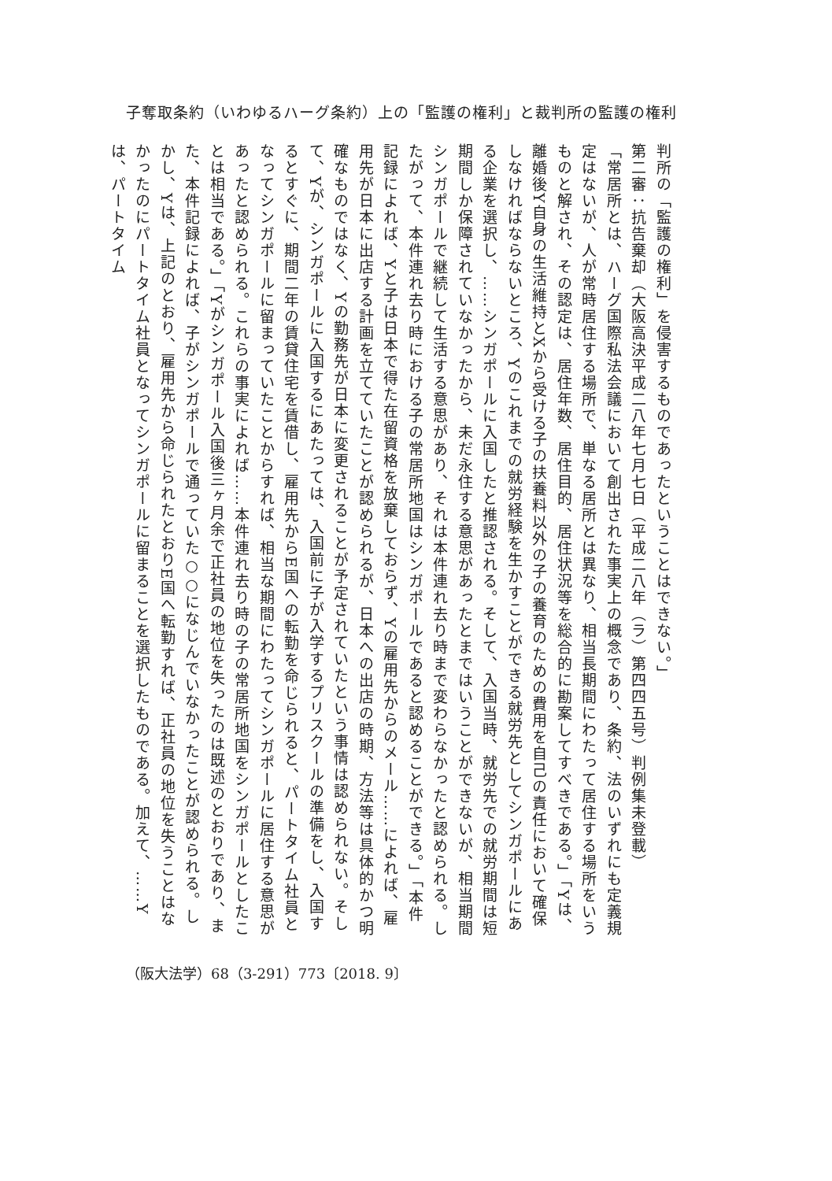子奪取条約（いわゆるハーグ条約）上の「監護の権利」と裁判所の監護の権利
判所の「監護の権利」を侵害するものであったということはできない。」
第二審：抗告棄却（大阪高決平成二八年七月七日（平成二八年（ラ）第四四五号）判例集未登載）
「常居所とは、ハーグ国際私法会議において創出された事実上の概念であり、条約、法のいずれにも定義規定はないが、人が常時居住する場所で、単なる居所とは異なり、相当長期間にわたって居住する場所をいうものと解され、その認定は、居住年数、居住目的、居住状況等を総合的に勘案してすべきである。」「Yは、離婚後Y自身の生活維持とXから受ける子の扶養料以外の子の養育のための費用を自己の責任において確保しなければならないところ、Yのこれまでの就労経験を生かすことができる就労先としてシンガポールにある企業を選択し、……シンガポールに入国したと推認される。そして、入国当時、就労先での就労期間は短期間しか保障されていなかったから、未だ永住する意思があったとまではいうことができないが、相当期間シンガポールで継続して生活する意思があり、それは本件連れ去り時まで変わらなかったと認められる。したがって、本件連れ去り時における子の常居所地国はシンガポールであると認めることができる。」「本件記録によれば、Yと子は日本で得た在留資格を放棄しておらず、Yの雇用先からのメール……によれば、雇用先が日本に出店する計画を立てていたことが認められるが、日本への出店の時期、方法等は具体的かつ明確なものではなく、Yの勤務先が日本に変更されることが予定されていたという事情は認められない。そして、Yが、シンガポールに入国するにあたっては、入国前に子が入学するプリスクールの準備をし、入国するとすぐに、期間二年の賃貸住宅を賃借し、雇用先からE国への転勤を命じられると、パートタイム社員となってシンガポールに留まっていたことからすれば、相当な期間にわたってシンガポールに居住する意思があったと認められる。これらの事実によれば……本件連れ去り時の子の常居所地国をシンガポールとしたことは相当である。」「Yがシンガポール入国後三ヶ月余で正社員の地位を失ったのは既述のとおりであり、また、本件記録によれば、子がシンガポールで通っていた○○になじんでいなかったことが認められる。しかし、Yは、上記のとおり、雇用先から命じられたとおりE国へ転勤すれば、正社員の地位を失うことはなかったのにパートタイム社員となってシンガポールに留まることを選択したものである。加えて、……Yは、パートタイム
（阪大法学）68（3-291）773〔2018. 9〕